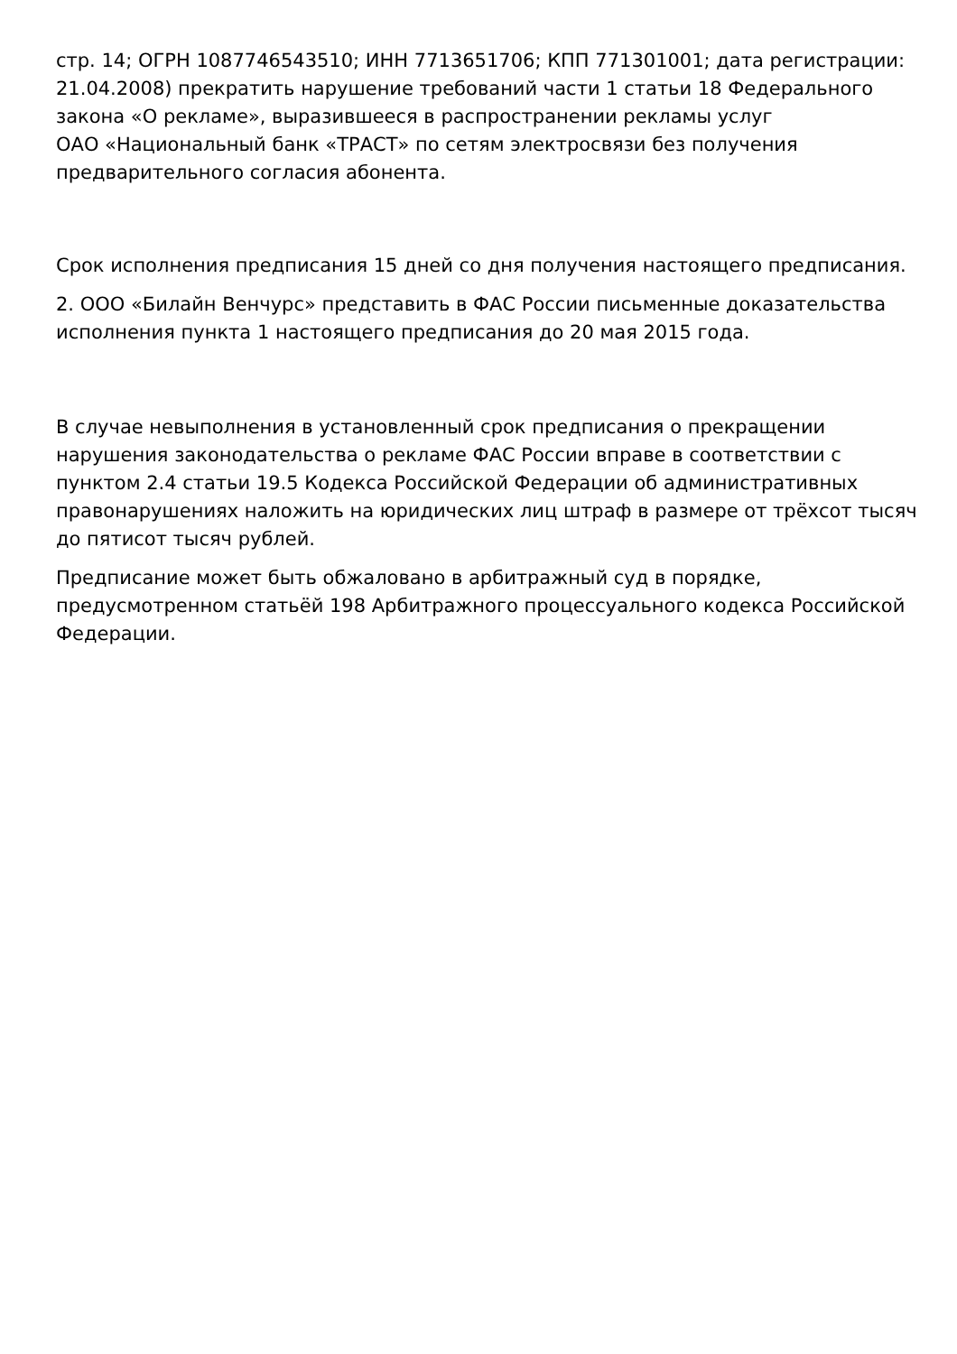стр. 14; ОГРН 1087746543510; ИНН 7713651706; КПП 771301001; дата регистрации: 21.04.2008) прекратить нарушение требований части 1 статьи 18 Федерального закона «О рекламе», выразившееся в распространении рекламы услуг
ОАО «Национальный банк «ТРАСТ» по сетям электросвязи без получения предварительного согласия абонента.
Срок исполнения предписания 15 дней со дня получения настоящего предписания.
2. ООО «Билайн Венчурс» представить в ФАС России письменные доказательства исполнения пункта 1 настоящего предписания до 20 мая 2015 года.
В случае невыполнения в установленный срок предписания о прекращении нарушения законодательства о рекламе ФАС России вправе в соответствии с пунктом 2.4 статьи 19.5 Кодекса Российской Федерации об административных правонарушениях наложить на юридических лиц штраф в размере от трёхсот тысяч до пятисот тысяч рублей.
Предписание может быть обжаловано в арбитражный суд в порядке, предусмотренном статьёй 198 Арбитражного процессуального кодекса Российской Федерации.